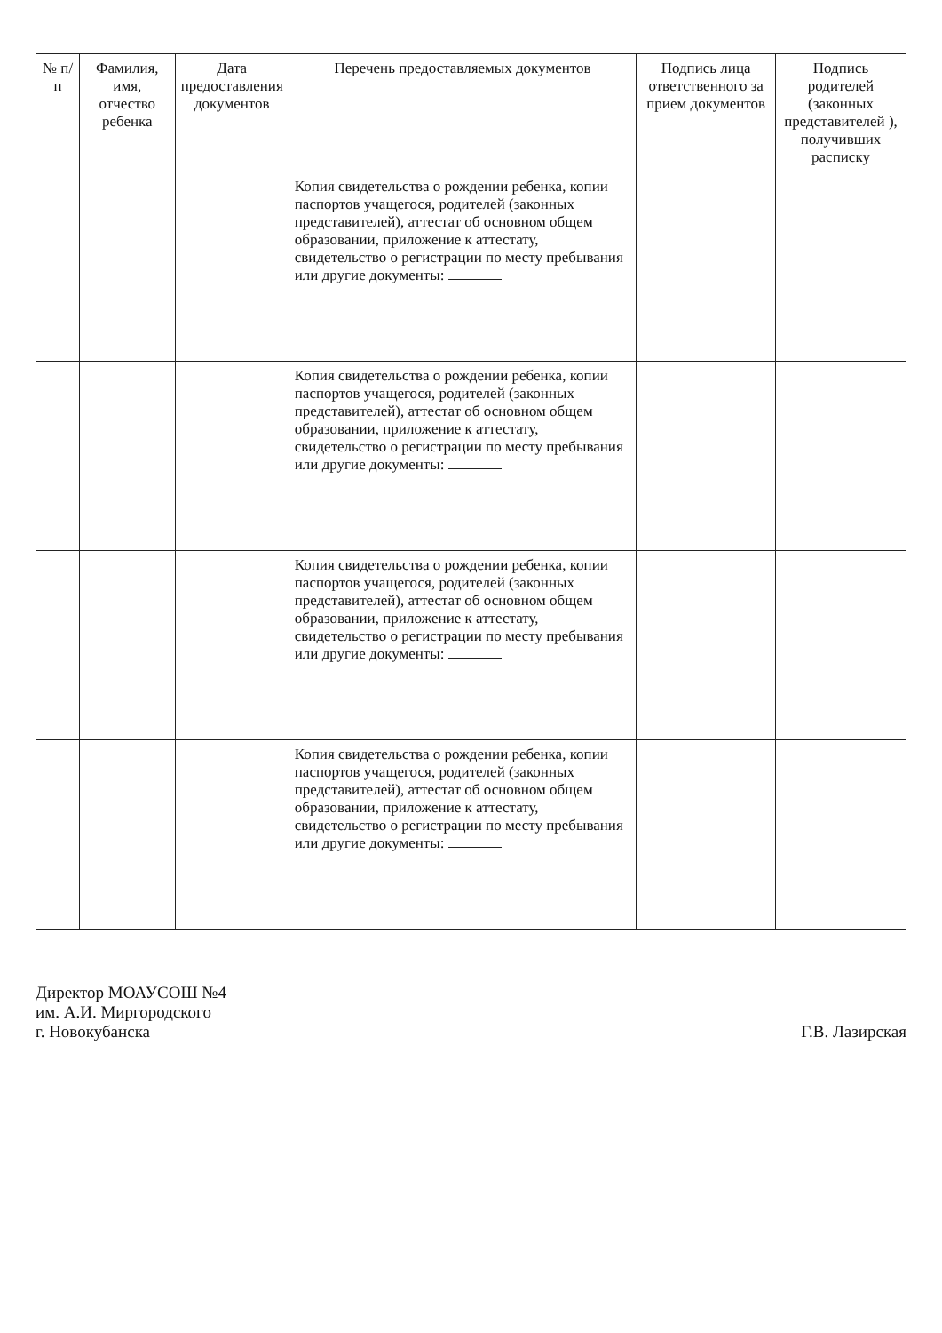| № п/п | Фамилия, имя, отчество ребенка | Дата предоставления документов | Перечень предоставляемых документов | Подпись лица ответственного за прием документов | Подпись родителей (законных представителей ), получивших расписку |
| --- | --- | --- | --- | --- | --- |
| | | | Копия свидетельства о рождении ребенка, копии паспортов учащегося, родителей (законных представителей), аттестат об основном общем образовании, приложение к аттестату, свидетельство о регистрации по месту пребывания или другие документы: | | |
| | | | Копия свидетельства о рождении ребенка, копии паспортов учащегося, родителей (законных представителей), аттестат об основном общем образовании, приложение к аттестату, свидетельство о регистрации по месту пребывания или другие документы: | | |
| | | | Копия свидетельства о рождении ребенка, копии паспортов учащегося, родителей (законных представителей), аттестат об основном общем образовании, приложение к аттестату, свидетельство о регистрации по месту пребывания или другие документы: | | |
| | | | Копия свидетельства о рождении ребенка, копии паспортов учащегося, родителей (законных представителей), аттестат об основном общем образовании, приложение к аттестату, свидетельство о регистрации по месту пребывания или другие документы: | | |
Директор МОАУСОШ №4
им. А.И. Миргородского
г. Новокубанска
Г.В. Лазирская